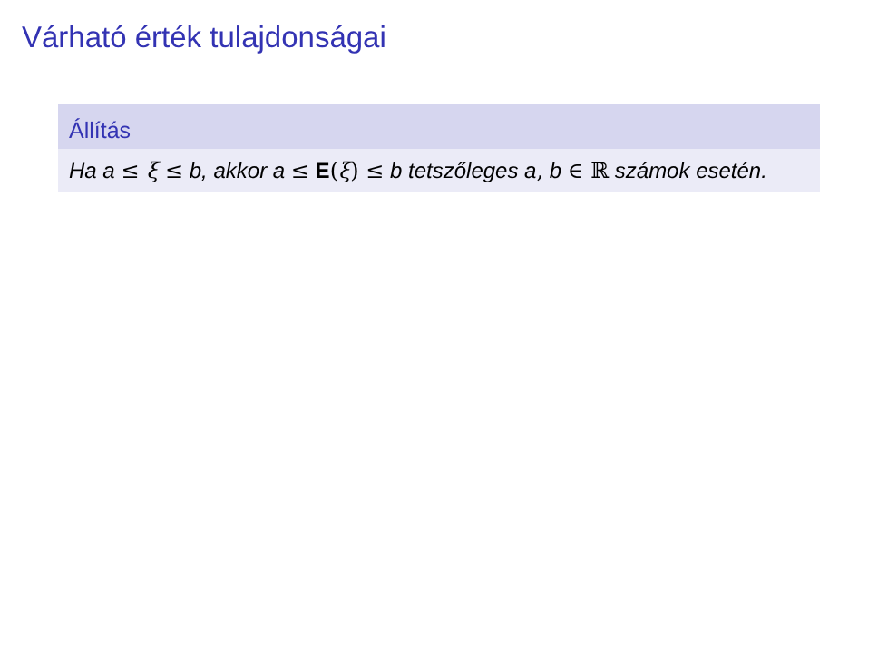Várható érték tulajdonságai
Állítás
Ha a ≤ ξ ≤ b, akkor a ≤ E(ξ) ≤ b tetszőleges a, b ∈ ℝ számok esetén.